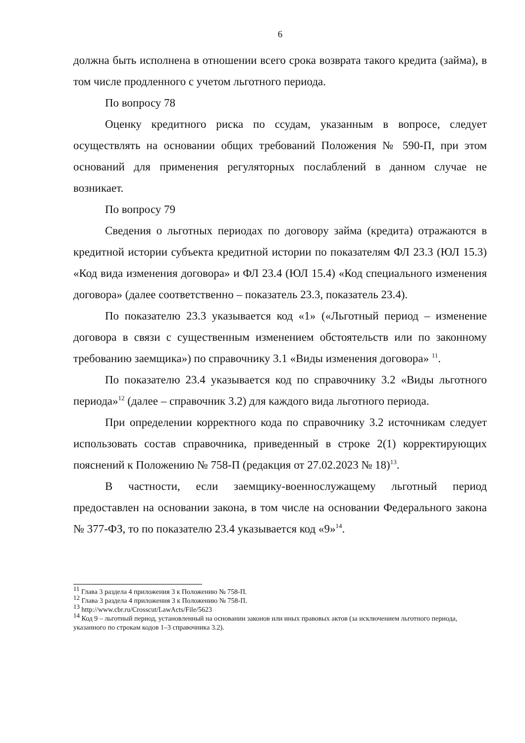6
должна быть исполнена в отношении всего срока возврата такого кредита (займа), в том числе продленного с учетом льготного периода.
По вопросу 78
Оценку кредитного риска по ссудам, указанным в вопросе, следует осуществлять на основании общих требований Положения № 590-П, при этом оснований для применения регуляторных послаблений в данном случае не возникает.
По вопросу 79
Сведения о льготных периодах по договору займа (кредита) отражаются в кредитной истории субъекта кредитной истории по показателям ФЛ 23.3 (ЮЛ 15.3) «Код вида изменения договора» и ФЛ 23.4 (ЮЛ 15.4) «Код специального изменения договора» (далее соответственно – показатель 23.3, показатель 23.4).
По показателю 23.3 указывается код «1» («Льготный период – изменение договора в связи с существенным изменением обстоятельств или по законному требованию заемщика») по справочнику 3.1 «Виды изменения договора» <sup>11</sup>.
По показателю 23.4 указывается код по справочнику 3.2 «Виды льготного периода»<sup>12</sup> (далее – справочник 3.2) для каждого вида льготного периода.
При определении корректного кода по справочнику 3.2 источникам следует использовать состав справочника, приведенный в строке 2(1) корректирующих пояснений к Положению № 758-П (редакция от 27.02.2023 № 18)<sup>13</sup>.
В частности, если заемщику-военнослужащему льготный период предоставлен на основании закона, в том числе на основании Федерального закона № 377-ФЗ, то по показателю 23.4 указывается код «9»<sup>14</sup>.
<sup>11</sup> Глава 3 раздела 4 приложения 3 к Положению № 758-П.
<sup>12</sup> Глава 3 раздела 4 приложения 3 к Положению № 758-П.
<sup>13</sup> http://www.cbr.ru/Crosscut/LawActs/File/5623
<sup>14</sup> Код 9 – льготный период, установленный на основании законов или иных правовых актов (за исключением льготного периода, указанного по строкам кодов 1–3 справочника 3.2).